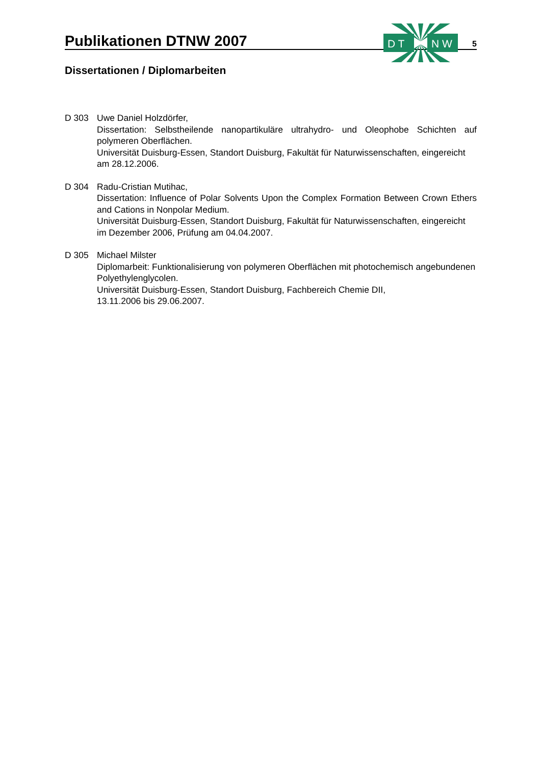Publikationen DTNW 2007
5
D T
N W
Dissertationen / Diplomarbeiten
D 303 Uwe Daniel Holzdörfer,
Dissertation: Selbstheilende nanopartikuläre ultrahydro- und Oleophobe Schichten auf polymeren Oberflächen.
Universität Duisburg-Essen, Standort Duisburg, Fakultät für Naturwissenschaften, eingereicht am 28.12.2006.
D 304 Radu-Cristian Mutihac,
Dissertation: Influence of Polar Solvents Upon the Complex Formation Between Crown Ethers and Cations in Nonpolar Medium.
Universität Duisburg-Essen, Standort Duisburg, Fakultät für Naturwissenschaften, eingereicht im Dezember 2006, Prüfung am 04.04.2007.
D 305 Michael Milster
Diplomarbeit: Funktionalisierung von polymeren Oberflächen mit photochemisch angebundenen Polyethylenglycolen.
Universität Duisburg-Essen, Standort Duisburg, Fachbereich Chemie DII,
13.11.2006 bis 29.06.2007.